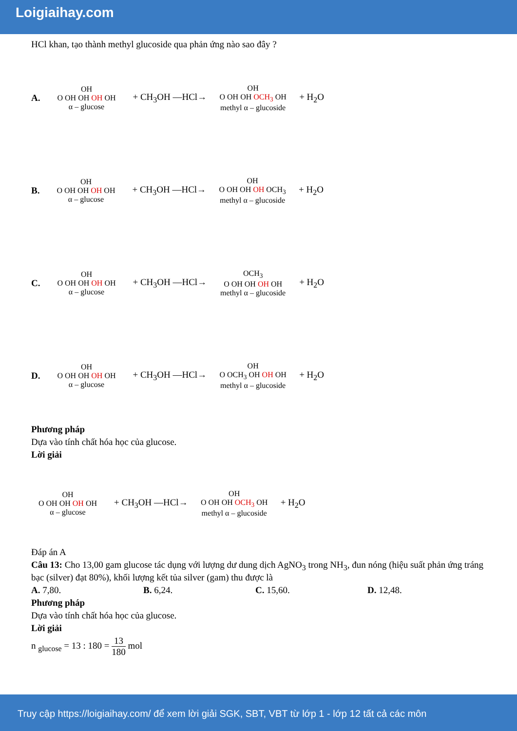Loigiaihay.com
HCl khan, tạo thành methyl glucoside qua phản ứng nào sao đây ?
A.
OH
O OH OH OH OH
α – glucose
+ CH<sub>3</sub>OH —HCl→
OH
O OH OH OCH<sub>3</sub> OH
methyl α – glucoside
+ H<sub>2</sub>O
B.
OH
O OH OH OH OH
α – glucose
+ CH<sub>3</sub>OH —HCl→
OH
O OH OH OH OCH<sub>3</sub>
methyl α – glucoside
+ H<sub>2</sub>O
C.
OH
O OH OH OH OH
α – glucose
+ CH<sub>3</sub>OH —HCl→
OCH<sub>3</sub>
O OH OH OH OH
methyl α – glucoside
+ H<sub>2</sub>O
D.
OH
O OH OH OH OH
α – glucose
+ CH<sub>3</sub>OH —HCl→
OH
O OCH<sub>3</sub> OH OH OH
methyl α – glucoside
+ H<sub>2</sub>O
Phương pháp
Dựa vào tính chất hóa học của glucose.
Lời giải
OH
O OH OH OH OH
α – glucose
+ CH<sub>3</sub>OH —HCl→
OH
O OH OH OCH<sub>3</sub> OH
methyl α – glucoside
+ H<sub>2</sub>O
Đáp án A
Câu 13: Cho 13,00 gam glucose tác dụng với lượng dư dung dịch AgNO<sub>3</sub> trong NH<sub>3</sub>, đun nóng (hiệu suất phản ứng tráng bạc (silver) đạt 80%), khối lượng kết tủa silver (gam) thu được là
A. 7,80. B. 6,24. C. 15,60. D. 12,48.
Phương pháp
Dựa vào tính chất hóa học của glucose.
Lời giải
n <sub>glucose</sub> = 13 : 180 = 13 180 mol
Truy cập https://loigiaihay.com/ để xem lời giải SGK, SBT, VBT từ lớp 1 - lớp 12 tất cả các môn